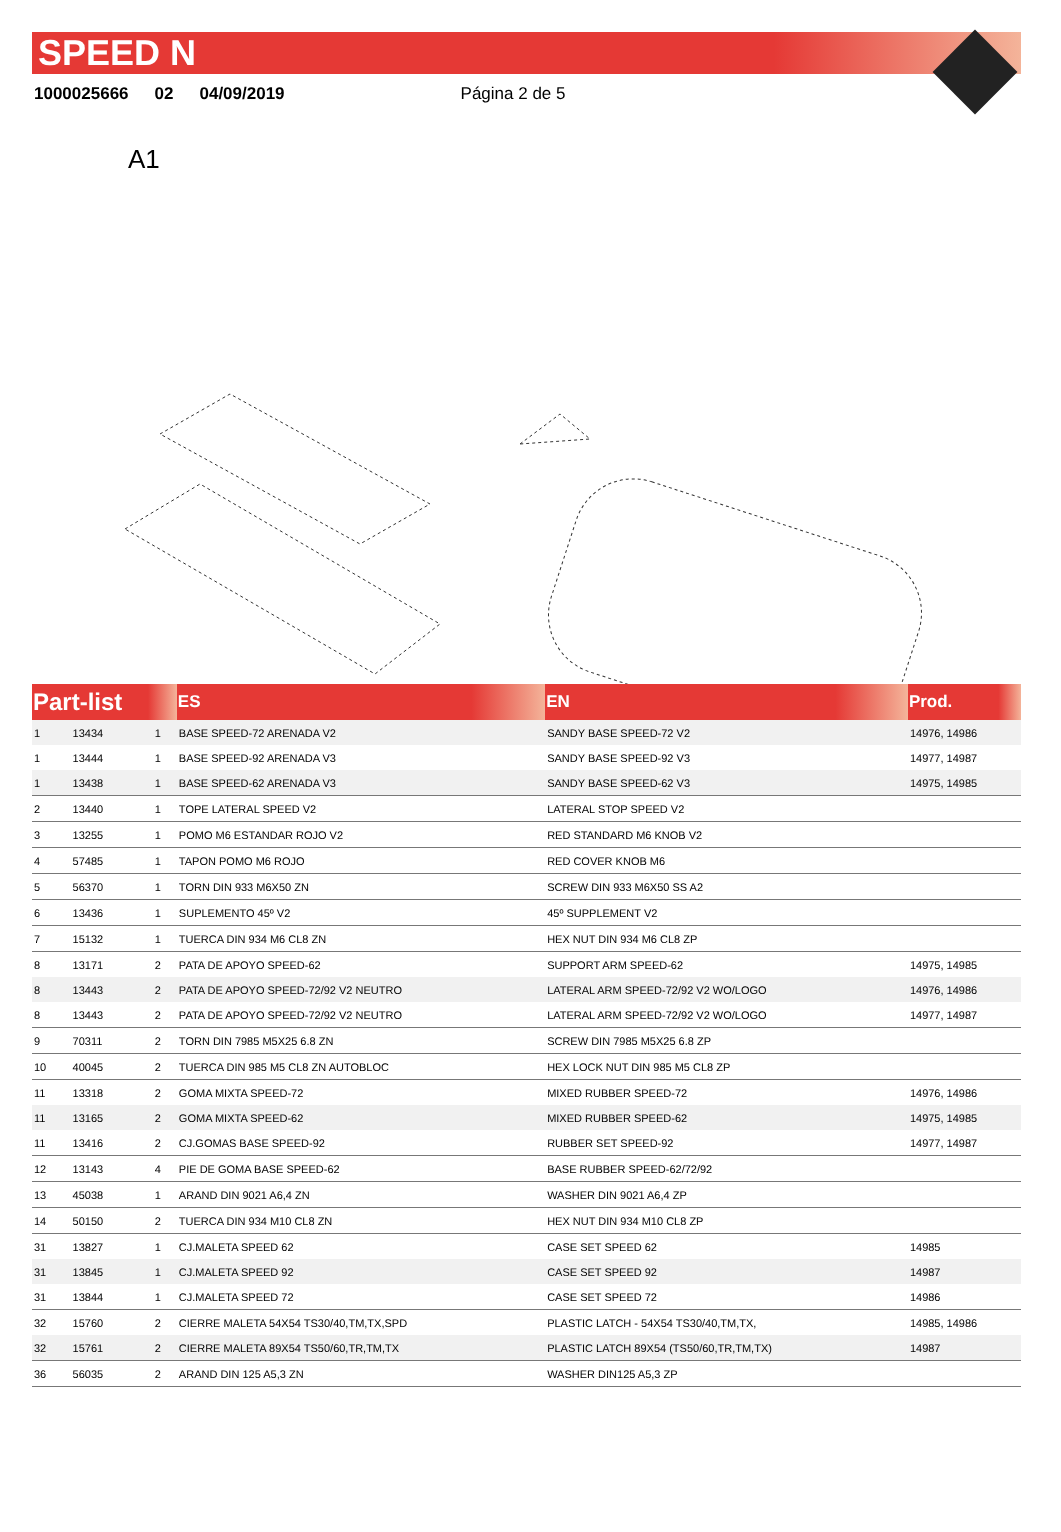SPEED N
1000025666 02 04/09/2019 Página 2 de 5
A1
| Part-list | | | ES | EN | Prod. |
| --- | --- | --- | --- | --- | --- |
| 1 | 13434 | 1 | BASE SPEED-72 ARENADA V2 | SANDY BASE SPEED-72 V2 | 14976, 14986 |
| 1 | 13444 | 1 | BASE SPEED-92 ARENADA V3 | SANDY BASE SPEED-92 V3 | 14977, 14987 |
| 1 | 13438 | 1 | BASE SPEED-62 ARENADA V3 | SANDY BASE SPEED-62 V3 | 14975, 14985 |
| 2 | 13440 | 1 | TOPE LATERAL SPEED V2 | LATERAL STOP SPEED V2 | |
| 3 | 13255 | 1 | POMO M6 ESTANDAR ROJO V2 | RED STANDARD M6 KNOB V2 | |
| 4 | 57485 | 1 | TAPON POMO M6 ROJO | RED COVER KNOB M6 | |
| 5 | 56370 | 1 | TORN DIN 933 M6X50 ZN | SCREW DIN 933 M6X50 SS A2 | |
| 6 | 13436 | 1 | SUPLEMENTO 45º V2 | 45º SUPPLEMENT V2 | |
| 7 | 15132 | 1 | TUERCA DIN 934 M6 CL8 ZN | HEX NUT DIN 934 M6 CL8 ZP | |
| 8 | 13171 | 2 | PATA DE APOYO SPEED-62 | SUPPORT ARM SPEED-62 | 14975, 14985 |
| 8 | 13443 | 2 | PATA DE APOYO SPEED-72/92 V2 NEUTRO | LATERAL ARM SPEED-72/92 V2 WO/LOGO | 14976, 14986 |
| 8 | 13443 | 2 | PATA DE APOYO SPEED-72/92 V2 NEUTRO | LATERAL ARM SPEED-72/92 V2 WO/LOGO | 14977, 14987 |
| 9 | 70311 | 2 | TORN DIN 7985 M5X25 6.8 ZN | SCREW DIN 7985 M5X25 6.8 ZP | |
| 10 | 40045 | 2 | TUERCA DIN 985 M5 CL8 ZN AUTOBLOC | HEX LOCK NUT DIN 985 M5 CL8 ZP | |
| 11 | 13318 | 2 | GOMA MIXTA SPEED-72 | MIXED RUBBER SPEED-72 | 14976, 14986 |
| 11 | 13165 | 2 | GOMA MIXTA SPEED-62 | MIXED RUBBER SPEED-62 | 14975, 14985 |
| 11 | 13416 | 2 | CJ.GOMAS BASE SPEED-92 | RUBBER SET SPEED-92 | 14977, 14987 |
| 12 | 13143 | 4 | PIE DE GOMA BASE SPEED-62 | BASE RUBBER SPEED-62/72/92 | |
| 13 | 45038 | 1 | ARAND DIN 9021 A6,4 ZN | WASHER DIN 9021 A6,4 ZP | |
| 14 | 50150 | 2 | TUERCA DIN 934 M10 CL8 ZN | HEX NUT DIN 934 M10 CL8 ZP | |
| 31 | 13827 | 1 | CJ.MALETA SPEED 62 | CASE SET SPEED 62 | 14985 |
| 31 | 13845 | 1 | CJ.MALETA SPEED 92 | CASE SET SPEED 92 | 14987 |
| 31 | 13844 | 1 | CJ.MALETA SPEED 72 | CASE SET SPEED 72 | 14986 |
| 32 | 15760 | 2 | CIERRE MALETA 54X54 TS30/40,TM,TX,SPD | PLASTIC LATCH - 54X54 TS30/40,TM,TX, | 14985, 14986 |
| 32 | 15761 | 2 | CIERRE MALETA 89X54 TS50/60,TR,TM,TX | PLASTIC LATCH 89X54 (TS50/60,TR,TM,TX) | 14987 |
| 36 | 56035 | 2 | ARAND DIN 125 A5,3 ZN | WASHER DIN125 A5,3 ZP | |